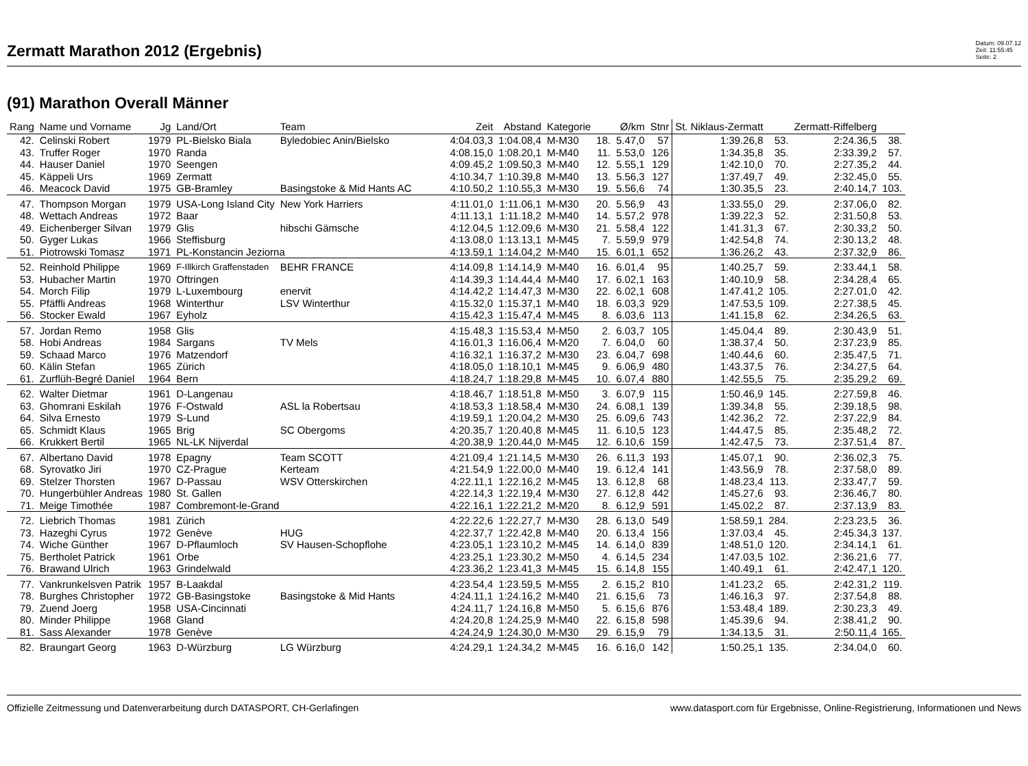Zermatt Marathon 2012 (Ergebnis)
Datum: 09.07.12
Zeit: 11:55:45
Seite: 2
(91) Marathon Overall Männer
| Rang | Name und Vorname | Jg | Land/Ort | Team | Zeit | Abstand | Kategorie | | Ø/km | Stnr | St. Niklaus-Zermatt | | Zermatt-Riffelberg | |
| --- | --- | --- | --- | --- | --- | --- | --- | --- | --- | --- | --- | --- | --- | --- |
| 42. | Celinski Robert | 1979 | PL-Bielsko Biala | Byledobiec Anin/Bielsko | 4:04.03,3 | 1:04.08,4 | M-M30 | 18. | 5.47,0 | 57 | 1:39.26,8 | 53. | 2:24.36,5 | 38. |
| 43. | Truffer Roger | 1970 | Randa | | 4:08.15,0 | 1:08.20,1 | M-M40 | 11. | 5.53,0 | 126 | 1:34.35,8 | 35. | 2:33.39,2 | 57. |
| 44. | Hauser Daniel | 1970 | Seengen | | 4:09.45,2 | 1:09.50,3 | M-M40 | 12. | 5.55,1 | 129 | 1:42.10,0 | 70. | 2:27.35,2 | 44. |
| 45. | Käppeli Urs | 1969 | Zermatt | | 4:10.34,7 | 1:10.39,8 | M-M40 | 13. | 5.56,3 | 127 | 1:37.49,7 | 49. | 2:32.45,0 | 55. |
| 46. | Meacock David | 1975 | GB-Bramley | Basingstoke & Mid Hants AC | 4:10.50,2 | 1:10.55,3 | M-M30 | 19. | 5.56,6 | 74 | 1:30.35,5 | 23. | 2:40.14,7 | 103. |
| 47. | Thompson Morgan | 1979 | USA-Long Island City | New York Harriers | 4:11.01,0 | 1:11.06,1 | M-M30 | 20. | 5.56,9 | 43 | 1:33.55,0 | 29. | 2:37.06,0 | 82. |
| 48. | Wettach Andreas | 1972 | Baar | | 4:11.13,1 | 1:11.18,2 | M-M40 | 14. | 5.57,2 | 978 | 1:39.22,3 | 52. | 2:31.50,8 | 53. |
| 49. | Eichenberger Silvan | 1979 | Glis | hibschi Gämsche | 4:12.04,5 | 1:12.09,6 | M-M30 | 21. | 5.58,4 | 122 | 1:41.31,3 | 67. | 2:30.33,2 | 50. |
| 50. | Gyger Lukas | 1966 | Steffisburg | | 4:13.08,0 | 1:13.13,1 | M-M45 | 7. | 5.59,9 | 979 | 1:42.54,8 | 74. | 2:30.13,2 | 48. |
| 51. | Piotrowski Tomasz | 1971 | PL-Konstancin Jeziorna | | 4:13.59,1 | 1:14.04,2 | M-M40 | 15. | 6.01,1 | 652 | 1:36.26,2 | 43. | 2:37.32,9 | 86. |
| 52. | Reinhold Philippe | 1969 | F-Illkirch Graffenstaden | BEHR FRANCE | 4:14.09,8 | 1:14.14,9 | M-M40 | 16. | 6.01,4 | 95 | 1:40.25,7 | 59. | 2:33.44,1 | 58. |
| 53. | Hubacher Martin | 1970 | Oftringen | | 4:14.39,3 | 1:14.44,4 | M-M40 | 17. | 6.02,1 | 163 | 1:40.10,9 | 58. | 2:34.28,4 | 65. |
| 54. | Morch Filip | 1979 | L-Luxembourg | enervit | 4:14.42,2 | 1:14.47,3 | M-M30 | 22. | 6.02,1 | 608 | 1:47.41,2 | 105. | 2:27.01,0 | 42. |
| 55. | Pfäffli Andreas | 1968 | Winterthur | LSV Winterthur | 4:15.32,0 | 1:15.37,1 | M-M40 | 18. | 6.03,3 | 929 | 1:47.53,5 | 109. | 2:27.38,5 | 45. |
| 56. | Stocker Ewald | 1967 | Eyholz | | 4:15.42,3 | 1:15.47,4 | M-M45 | 8. | 6.03,6 | 113 | 1:41.15,8 | 62. | 2:34.26,5 | 63. |
| 57. | Jordan Remo | 1958 | Glis | | 4:15.48,3 | 1:15.53,4 | M-M50 | 2. | 6.03,7 | 105 | 1:45.04,4 | 89. | 2:30.43,9 | 51. |
| 58. | Hobi Andreas | 1984 | Sargans | TV Mels | 4:16.01,3 | 1:16.06,4 | M-M20 | 7. | 6.04,0 | 60 | 1:38.37,4 | 50. | 2:37.23,9 | 85. |
| 59. | Schaad Marco | 1976 | Matzendorf | | 4:16.32,1 | 1:16.37,2 | M-M30 | 23. | 6.04,7 | 698 | 1:40.44,6 | 60. | 2:35.47,5 | 71. |
| 60. | Kälin Stefan | 1965 | Zürich | | 4:18.05,0 | 1:18.10,1 | M-M45 | 9. | 6.06,9 | 480 | 1:43.37,5 | 76. | 2:34.27,5 | 64. |
| 61. | Zurflüh-Begré Daniel | 1964 | Bern | | 4:18.24,7 | 1:18.29,8 | M-M45 | 10. | 6.07,4 | 880 | 1:42.55,5 | 75. | 2:35.29,2 | 69. |
| 62. | Walter Dietmar | 1961 | D-Langenau | | 4:18.46,7 | 1:18.51,8 | M-M50 | 3. | 6.07,9 | 115 | 1:50.46,9 | 145. | 2:27.59,8 | 46. |
| 63. | Ghomrani Eskilah | 1976 | F-Ostwald | ASL la Robertsau | 4:18.53,3 | 1:18.58,4 | M-M30 | 24. | 6.08,1 | 139 | 1:39.34,8 | 55. | 2:39.18,5 | 98. |
| 64. | Silva Ernesto | 1979 | S-Lund | | 4:19.59,1 | 1:20.04,2 | M-M30 | 25. | 6.09,6 | 743 | 1:42.36,2 | 72. | 2:37.22,9 | 84. |
| 65. | Schmidt Klaus | 1965 | Brig | SC Obergoms | 4:20.35,7 | 1:20.40,8 | M-M45 | 11. | 6.10,5 | 123 | 1:44.47,5 | 85. | 2:35.48,2 | 72. |
| 66. | Krukkert Bertil | 1965 | NL-LK Nijverdal | | 4:20.38,9 | 1:20.44,0 | M-M45 | 12. | 6.10,6 | 159 | 1:42.47,5 | 73. | 2:37.51,4 | 87. |
| 67. | Albertano David | 1978 | Epagny | Team SCOTT | 4:21.09,4 | 1:21.14,5 | M-M30 | 26. | 6.11,3 | 193 | 1:45.07,1 | 90. | 2:36.02,3 | 75. |
| 68. | Syrovatko Jiri | 1970 | CZ-Prague | Kerteam | 4:21.54,9 | 1:22.00,0 | M-M40 | 19. | 6.12,4 | 141 | 1:43.56,9 | 78. | 2:37.58,0 | 89. |
| 69. | Stelzer Thorsten | 1967 | D-Passau | WSV Otterskirchen | 4:22.11,1 | 1:22.16,2 | M-M45 | 13. | 6.12,8 | 68 | 1:48.23,4 | 113. | 2:33.47,7 | 59. |
| 70. | Hungerbühler Andreas | 1980 | St. Gallen | | 4:22.14,3 | 1:22.19,4 | M-M30 | 27. | 6.12,8 | 442 | 1:45.27,6 | 93. | 2:36.46,7 | 80. |
| 71. | Meige Timothée | 1987 | Combremont-le-Grand | | 4:22.16,1 | 1:22.21,2 | M-M20 | 8. | 6.12,9 | 591 | 1:45.02,2 | 87. | 2:37.13,9 | 83. |
| 72. | Liebrich Thomas | 1981 | Zürich | | 4:22.22,6 | 1:22.27,7 | M-M30 | 28. | 6.13,0 | 549 | 1:58.59,1 | 284. | 2:23.23,5 | 36. |
| 73. | Hazeghi Cyrus | 1972 | Genève | HUG | 4:22.37,7 | 1:22.42,8 | M-M40 | 20. | 6.13,4 | 156 | 1:37.03,4 | 45. | 2:45.34,3 | 137. |
| 74. | Wiche Günther | 1967 | D-Pflaumloch | SV Hausen-Schopflohe | 4:23.05,1 | 1:23.10,2 | M-M45 | 14. | 6.14,0 | 839 | 1:48.51,0 | 120. | 2:34.14,1 | 61. |
| 75. | Bertholet Patrick | 1961 | Orbe | | 4:23.25,1 | 1:23.30,2 | M-M50 | 4. | 6.14,5 | 234 | 1:47.03,5 | 102. | 2:36.21,6 | 77. |
| 76. | Brawand Ulrich | 1963 | Grindelwald | | 4:23.36,2 | 1:23.41,3 | M-M45 | 15. | 6.14,8 | 155 | 1:40.49,1 | 61. | 2:42.47,1 | 120. |
| 77. | Vankrunkelsven Patrik | 1957 | B-Laakdal | | 4:23.54,4 | 1:23.59,5 | M-M55 | 2. | 6.15,2 | 810 | 1:41.23,2 | 65. | 2:42.31,2 | 119. |
| 78. | Burghes Christopher | 1972 | GB-Basingstoke | Basingstoke & Mid Hants | 4:24.11,1 | 1:24.16,2 | M-M40 | 21. | 6.15,6 | 73 | 1:46.16,3 | 97. | 2:37.54,8 | 88. |
| 79. | Zuend Joerg | 1958 | USA-Cincinnati | | 4:24.11,7 | 1:24.16,8 | M-M50 | 5. | 6.15,6 | 876 | 1:53.48,4 | 189. | 2:30.23,3 | 49. |
| 80. | Minder Philippe | 1968 | Gland | | 4:24.20,8 | 1:24.25,9 | M-M40 | 22. | 6.15,8 | 598 | 1:45.39,6 | 94. | 2:38.41,2 | 90. |
| 81. | Sass Alexander | 1978 | Genève | | 4:24.24,9 | 1:24.30,0 | M-M30 | 29. | 6.15,9 | 79 | 1:34.13,5 | 31. | 2:50.11,4 | 165. |
| 82. | Braungart Georg | 1963 | D-Würzburg | LG Würzburg | 4:24.29,1 | 1:24.34,2 | M-M45 | 16. | 6.16,0 | 142 | 1:50.25,1 | 135. | 2:34.04,0 | 60. |
Offizielle Zeitmessung und Datenverarbeitung durch DATASPORT, CH-Gerlafingen www.datasport.com für Ergebnisse, Online-Registrierung, Informationen und News